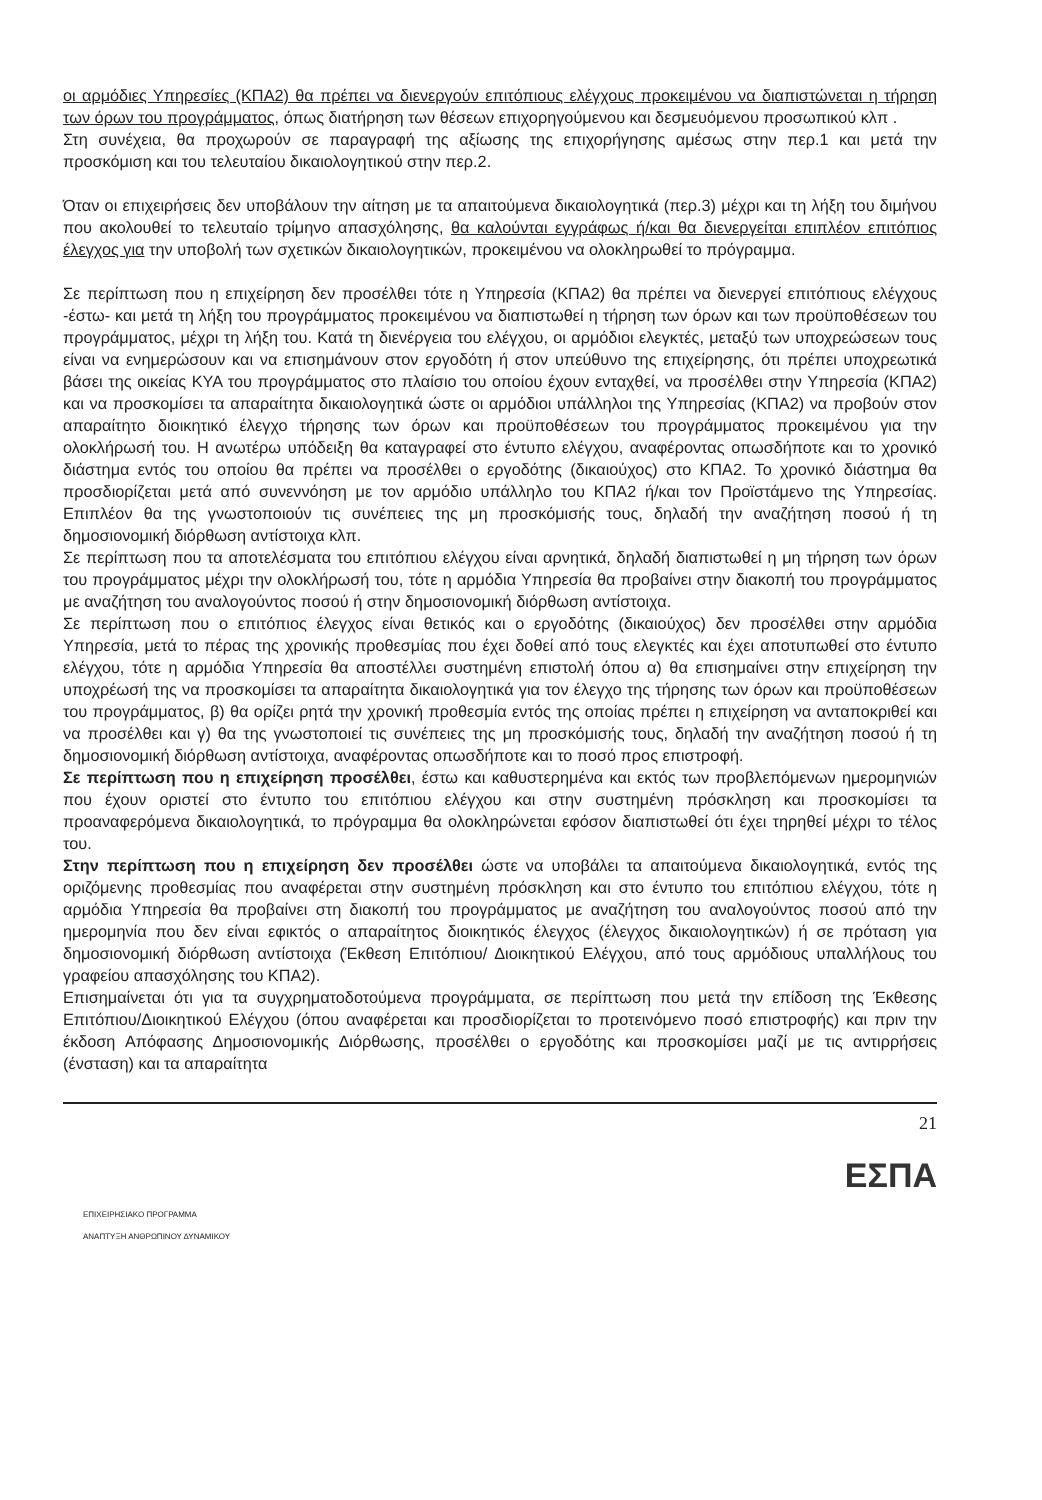οι αρμόδιες Υπηρεσίες (ΚΠΑ2) θα πρέπει να διενεργούν επιτόπιους ελέγχους προκειμένου να διαπιστώνεται η τήρηση των όρων του προγράμματος, όπως διατήρηση των θέσεων επιχορηγούμενου και δεσμευόμενου προσωπικού κλπ .
Στη συνέχεια, θα προχωρούν σε παραγραφή της αξίωσης της επιχορήγησης αμέσως στην περ.1 και μετά την προσκόμιση και του τελευταίου δικαιολογητικού στην περ.2.
Όταν οι επιχειρήσεις δεν υποβάλουν την αίτηση με τα απαιτούμενα δικαιολογητικά (περ.3) μέχρι και τη λήξη του διμήνου που ακολουθεί το τελευταίο τρίμηνο απασχόλησης, θα καλούνται εγγράφως ή/και θα διενεργείται επιπλέον επιτόπιος έλεγχος για την υποβολή των σχετικών δικαιολογητικών, προκειμένου να ολοκληρωθεί το πρόγραμμα.
Σε περίπτωση που η επιχείρηση δεν προσέλθει τότε η Υπηρεσία (ΚΠΑ2) θα πρέπει να διενεργεί επιτόπιους ελέγχους -έστω- και μετά τη λήξη του προγράμματος προκειμένου να διαπιστωθεί η τήρηση των όρων και των προϋποθέσεων του προγράμματος, μέχρι τη λήξη του. Κατά τη διενέργεια του ελέγχου, οι αρμόδιοι ελεγκτές, μεταξύ των υποχρεώσεων τους είναι να ενημερώσουν και να επισημάνουν στον εργοδότη ή στον υπεύθυνο της επιχείρησης, ότι πρέπει υποχρεωτικά βάσει της οικείας ΚΥΑ του προγράμματος στο πλαίσιο του οποίου έχουν ενταχθεί, να προσέλθει στην Υπηρεσία (ΚΠΑ2) και να προσκομίσει τα απαραίτητα δικαιολογητικά ώστε οι αρμόδιοι υπάλληλοι της Υπηρεσίας (ΚΠΑ2) να προβούν στον απαραίτητο διοικητικό έλεγχο τήρησης των όρων και προϋποθέσεων του προγράμματος προκειμένου για την ολοκλήρωσή του. Η ανωτέρω υπόδειξη θα καταγραφεί στο έντυπο ελέγχου, αναφέροντας οπωσδήποτε και το χρονικό διάστημα εντός του οποίου θα πρέπει να προσέλθει ο εργοδότης (δικαιούχος) στο ΚΠΑ2. Το χρονικό διάστημα θα προσδιορίζεται μετά από συνεννόηση με τον αρμόδιο υπάλληλο του ΚΠΑ2 ή/και τον Προϊστάμενο της Υπηρεσίας. Επιπλέον θα της γνωστοποιούν τις συνέπειες της μη προσκόμισής τους, δηλαδή την αναζήτηση ποσού ή τη δημοσιονομική διόρθωση αντίστοιχα κλπ.
Σε περίπτωση που τα αποτελέσματα του επιτόπιου ελέγχου είναι αρνητικά, δηλαδή διαπιστωθεί η μη τήρηση των όρων του προγράμματος μέχρι την ολοκλήρωσή του, τότε η αρμόδια Υπηρεσία θα προβαίνει στην διακοπή του προγράμματος με αναζήτηση του αναλογούντος ποσού ή στην δημοσιονομική διόρθωση αντίστοιχα.
Σε περίπτωση που ο επιτόπιος έλεγχος είναι θετικός και ο εργοδότης (δικαιούχος) δεν προσέλθει στην αρμόδια Υπηρεσία, μετά το πέρας της χρονικής προθεσμίας που έχει δοθεί από τους ελεγκτές και έχει αποτυπωθεί στο έντυπο ελέγχου, τότε η αρμόδια Υπηρεσία θα αποστέλλει συστημένη επιστολή όπου α) θα επισημαίνει στην επιχείρηση την υποχρέωσή της να προσκομίσει τα απαραίτητα δικαιολογητικά για τον έλεγχο της τήρησης των όρων και προϋποθέσεων του προγράμματος, β) θα ορίζει ρητά την χρονική προθεσμία εντός της οποίας πρέπει η επιχείρηση να ανταποκριθεί και να προσέλθει και γ) θα της γνωστοποιεί τις συνέπειες της μη προσκόμισής τους, δηλαδή την αναζήτηση ποσού ή τη δημοσιονομική διόρθωση αντίστοιχα, αναφέροντας οπωσδήποτε και το ποσό προς επιστροφή.
Σε περίπτωση που η επιχείρηση προσέλθει, έστω και καθυστερημένα και εκτός των προβλεπόμενων ημερομηνιών που έχουν οριστεί στο έντυπο του επιτόπιου ελέγχου και στην συστημένη πρόσκληση και προσκομίσει τα προαναφερόμενα δικαιολογητικά, το πρόγραμμα θα ολοκληρώνεται εφόσον διαπιστωθεί ότι έχει τηρηθεί μέχρι το τέλος του.
Στην περίπτωση που η επιχείρηση δεν προσέλθει ώστε να υποβάλει τα απαιτούμενα δικαιολογητικά, εντός της οριζόμενης προθεσμίας που αναφέρεται στην συστημένη πρόσκληση και στο έντυπο του επιτόπιου ελέγχου, τότε η αρμόδια Υπηρεσία θα προβαίνει στη διακοπή του προγράμματος με αναζήτηση του αναλογούντος ποσού από την ημερομηνία που δεν είναι εφικτός ο απαραίτητος διοικητικός έλεγχος (έλεγχος δικαιολογητικών) ή σε πρόταση για δημοσιονομική διόρθωση αντίστοιχα (Έκθεση Επιτόπιου/ Διοικητικού Ελέγχου, από τους αρμόδιους υπαλλήλους του γραφείου απασχόλησης του ΚΠΑ2).
Επισημαίνεται ότι για τα συγχρηματοδοτούμενα προγράμματα, σε περίπτωση που μετά την επίδοση της Έκθεσης Επιτόπιου/Διοικητικού Ελέγχου (όπου αναφέρεται και προσδιορίζεται το προτεινόμενο ποσό επιστροφής) και πριν την έκδοση Απόφασης Δημοσιονομικής Διόρθωσης, προσέλθει ο εργοδότης και προσκομίσει μαζί με τις αντιρρήσεις (ένσταση) και τα απαραίτητα
21
ΕΠΙΧΕΙΡΗΣΙΑΚΟ ΠΡΟΓΡΑΜΜΑ
ΑΝΑΠΤΥΞΗ ΑΝΘΡΩΠΙΝΟΥ ΔΥΝΑΜΙΚΟΥ
ΕΣΠΑ